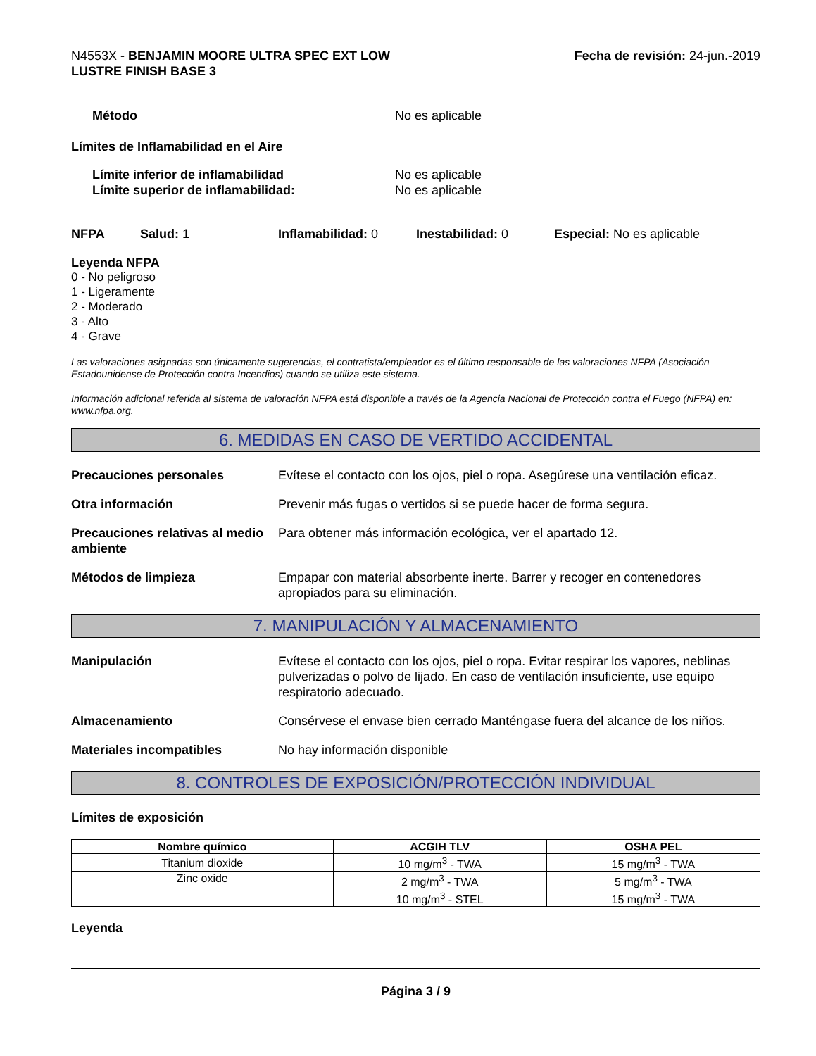N4553X - BENJAMIN MOORE ULTRA SPEC EXT LOW
LUSTRE FINISH BASE 3
Fecha de revisión: 24-jun.-2019
Método No es aplicable
Límites de Inflamabilidad en el Aire
Límite inferior de inflamabilidad No es aplicable
Límite superior de inflamabilidad: No es aplicable
NFPA Salud: 1 Inflamabilidad: 0 Inestabilidad: 0 Especial: No es aplicable
Leyenda NFPA
0 - No peligroso
1 - Ligeramente
2 - Moderado
3 - Alto
4 - Grave
Las valoraciones asignadas son únicamente sugerencias, el contratista/empleador es el último responsable de las valoraciones NFPA (Asociación Estadounidense de Protección contra Incendios) cuando se utiliza este sistema.
Información adicional referida al sistema de valoración NFPA está disponible a través de la Agencia Nacional de Protección contra el Fuego (NFPA) en: www.nfpa.org.
6. MEDIDAS EN CASO DE VERTIDO ACCIDENTAL
Precauciones personales Evítese el contacto con los ojos, piel o ropa. Asegúrese una ventilación eficaz.
Otra información Prevenir más fugas o vertidos si se puede hacer de forma segura.
Precauciones relativas al medio ambiente
Para obtener más información ecológica, ver el apartado 12.
Métodos de limpieza Empapar con material absorbente inerte. Barrer y recoger en contenedores apropiados para su eliminación.
7. MANIPULACIÓN Y ALMACENAMIENTO
Manipulación Evítese el contacto con los ojos, piel o ropa. Evitar respirar los vapores, neblinas pulverizadas o polvo de lijado. En caso de ventilación insuficiente, use equipo respiratorio adecuado.
Almacenamiento Consérvese el envase bien cerrado Manténgase fuera del alcance de los niños.
Materiales incompatibles No hay información disponible
8. CONTROLES DE EXPOSICIÓN/PROTECCIÓN INDIVIDUAL
Límites de exposición
| Nombre químico | ACGIH TLV | OSHA PEL |
| --- | --- | --- |
| Titanium dioxide | 10 mg/m<sup>3</sup> - TWA | 15 mg/m<sup>3</sup> - TWA |
| Zinc oxide | 2 mg/m<sup>3</sup> - TWA 10 mg/m<sup>3</sup> - STEL | 5 mg/m<sup>3</sup> - TWA 15 mg/m<sup>3</sup> - TWA |
Leyenda
Página 3 / 9